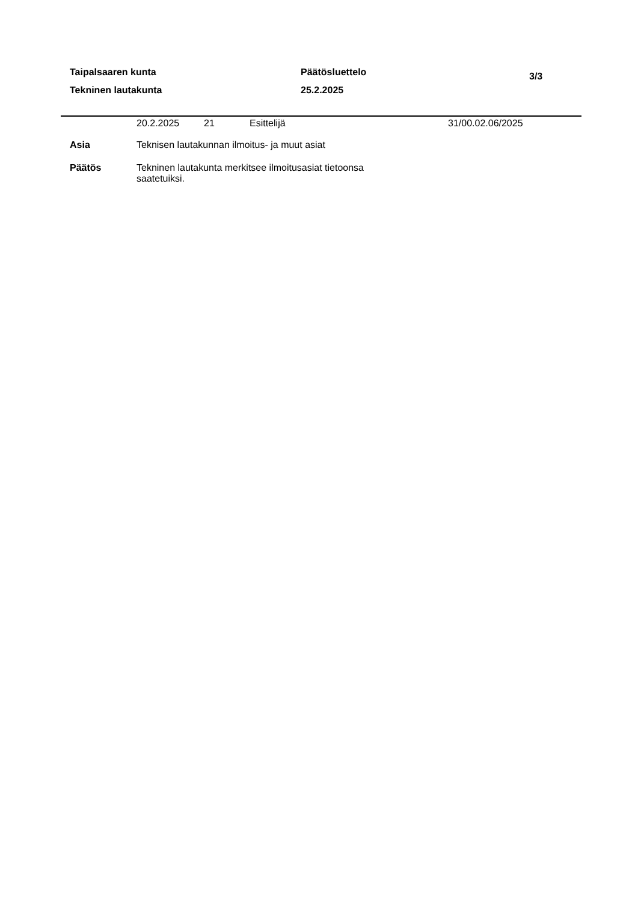Taipalsaaren kunta
Tekninen lautakunta
Päätösluettelo
25.2.2025
3/3
20.2.2025 21 Esittelijä 31/00.02.06/2025
Asia
Teknisen lautakunnan ilmoitus- ja muut asiat
Päätös
Tekninen lautakunta merkitsee ilmoitusasiat tietoonsa saatetuiksi.